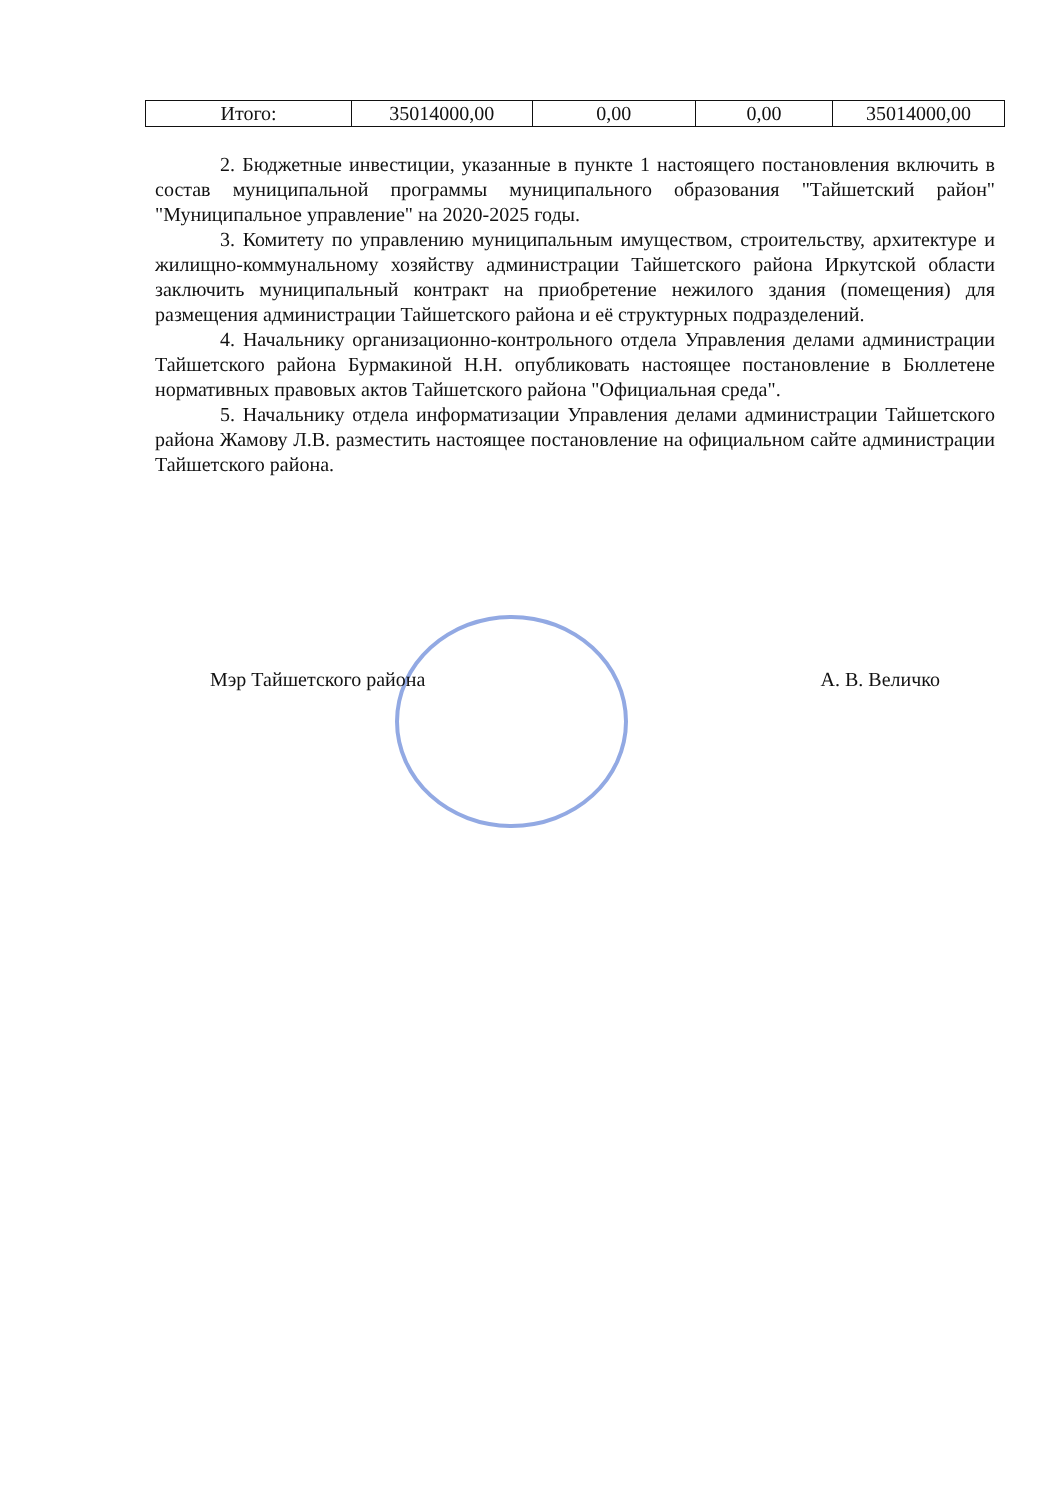| Итого: | 35014000,00 | 0,00 | 0,00 | 35014000,00 |
2. Бюджетные инвестиции, указанные в пункте 1 настоящего постановления включить в состав муниципальной программы муниципального образования "Тайшетский район" "Муниципальное управление" на 2020-2025 годы.
3. Комитету по управлению муниципальным имуществом, строительству, архитектуре и жилищно-коммунальному хозяйству администрации Тайшетского района Иркутской области заключить муниципальный контракт на приобретение нежилого здания (помещения) для размещения администрации Тайшетского района и её структурных подразделений.
4. Начальнику организационно-контрольного отдела Управления делами администрации Тайшетского района Бурмакиной Н.Н. опубликовать настоящее постановление в Бюллетене нормативных правовых актов Тайшетского района "Официальная среда".
5. Начальнику отдела информатизации Управления делами администрации Тайшетского района Жамову Л.В. разместить настоящее постановление на официальном сайте администрации Тайшетского района.
Мэр Тайшетского района А. В. Величко